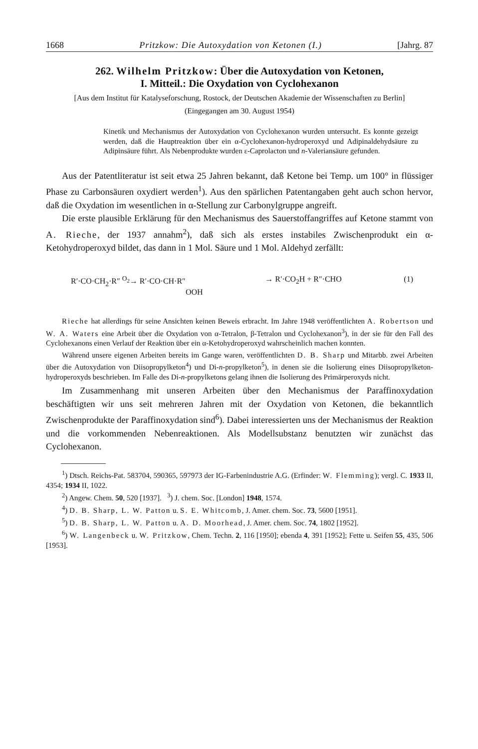1668 Pritzkow: Die Autoxydation von Ketonen (I.) [Jahrg. 87
262. Wilhelm Pritzkow: Über die Autoxydation von Ketonen,
I. Mitteil.: Die Oxydation von Cyclohexanon
[Aus dem Institut für Katalyseforschung, Rostock, der Deutschen Akademie der Wissenschaften zu Berlin]
(Eingegangen am 30. August 1954)
Kinetik und Mechanismus der Autoxydation von Cyclohexanon wurden untersucht. Es konnte gezeigt werden, daß die Hauptreaktion über ein α-Cyclohexanon-hydroperoxyd und Adipinaldehydsäure zu Adipinsäure führt. Als Nebenprodukte wurden ε-Caprolacton und n-Valeriansäure gefunden.
Aus der Patentliteratur ist seit etwa 25 Jahren bekannt, daß Ketone bei Temp. um 100° in flüssiger Phase zu Carbonsäuren oxydiert werden<sup>1</sup>). Aus den spärlichen Patentangaben geht auch schon hervor, daß die Oxydation im wesentlichen in α-Stellung zur Carbonylgruppe angreift.
Die erste plausible Erklärung für den Mechanismus des Sauerstoffangriffes auf Ketone stammt von A. Rieche, der 1937 annahm<sup>2</sup>), daß sich als erstes instabiles Zwischenprodukt ein α-Ketohydroperoxyd bildet, das dann in 1 Mol. Säure und 1 Mol. Aldehyd zerfällt:
R′·CO·CH<sub>2</sub>·R″ <sup>O<sub>2</sub></sup>→ R′·CO·CH·R″
OOH → R′·CO<sub>2</sub>H + R″·CHO (1)
Rieche hat allerdings für seine Ansichten keinen Beweis erbracht. Im Jahre 1948 veröffentlichten A. Robertson und W. A. Waters eine Arbeit über die Oxydation von α-Tetralon, β-Tetralon und Cyclohexanon<sup>3</sup>), in der sie für den Fall des Cyclohexanons einen Verlauf der Reaktion über ein α-Ketohydroperoxyd wahrscheinlich machen konnten.
Während unsere eigenen Arbeiten bereits im Gange waren, veröffentlichten D. B. Sharp und Mitarbb. zwei Arbeiten über die Autoxydation von Diisopropylketon<sup>4</sup>) und Di-n-propylketon<sup>5</sup>), in denen sie die Isolierung eines Diisopropylketon-hydroperoxyds beschrieben. Im Falle des Di-n-propylketons gelang ihnen die Isolierung des Primärperoxyds nicht.
Im Zusammenhang mit unseren Arbeiten über den Mechanismus der Paraffinoxydation beschäftigten wir uns seit mehreren Jahren mit der Oxydation von Ketonen, die bekanntlich Zwischenprodukte der Paraffinoxydation sind<sup>6</sup>). Dabei interessierten uns der Mechanismus der Reaktion und die vorkommenden Nebenreaktionen. Als Modellsubstanz benutzten wir zunächst das Cyclohexanon.
<sup>1</sup>) Dtsch. Reichs-Pat. 583704, 590365, 597973 der IG-Farbenindustrie A.G. (Erfinder: W. Flemming); vergl. C. 1933 II, 4354; 1934 II, 1022.
<sup>2</sup>) Angew. Chem. 50, 520 [1937]. <sup>3</sup>) J. chem. Soc. [London] 1948, 1574.
<sup>4</sup>) D. B. Sharp, L. W. Patton u. S. E. Whitcomb, J. Amer. chem. Soc. 73, 5600 [1951].
<sup>5</sup>) D. B. Sharp, L. W. Patton u. A. D. Moorhead, J. Amer. chem. Soc. 74, 1802 [1952].
<sup>6</sup>) W. Langenbeck u. W. Pritzkow, Chem. Techn. 2, 116 [1950]; ebenda 4, 391 [1952]; Fette u. Seifen 55, 435, 506 [1953].